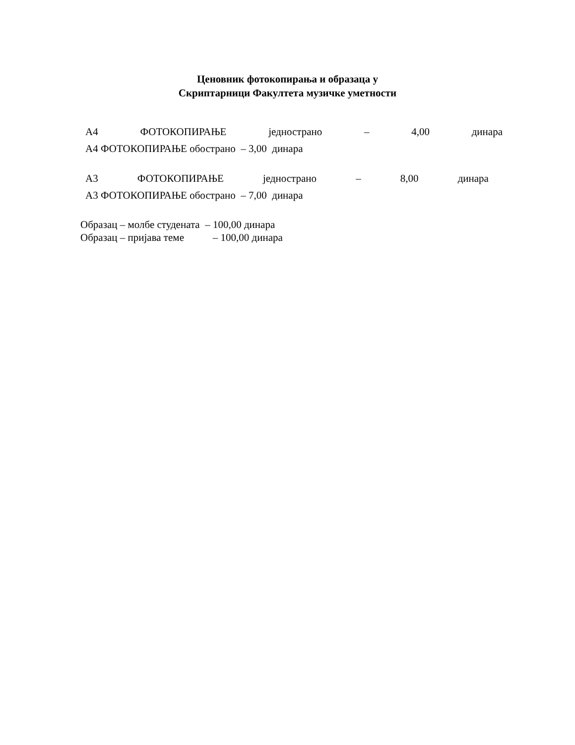Ценовник фотокопирања и образаца у
Скриптарници Факултета музичке уметности
А4 ФОТОКОПИРАЊЕ једнострано – 4,00 динара
А4 ФОТОКОПИРАЊЕ обострано – 3,00 динара
А3 ФОТОКОПИРАЊЕ једнострано – 8,00 динара
А3 ФОТОКОПИРАЊЕ обострано – 7,00 динара
Образац – молбе студената – 100,00 динара
Образац – пријава теме – 100,00 динара